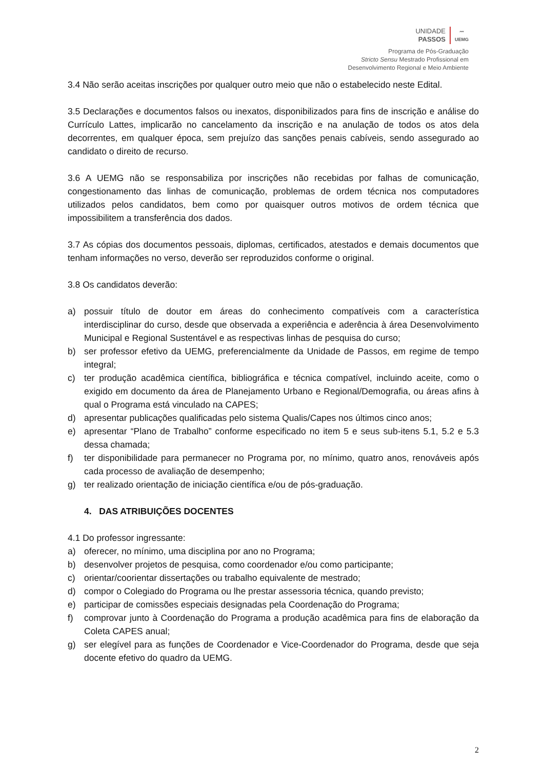UNIDADE
PASSOS
〰
UEMG
Programa de Pós-Graduação
Stricto Sensu Mestrado Profissional em
Desenvolvimento Regional e Meio Ambiente
3.4 Não serão aceitas inscrições por qualquer outro meio que não o estabelecido neste Edital.
3.5 Declarações e documentos falsos ou inexatos, disponibilizados para fins de inscrição e análise do Currículo Lattes, implicarão no cancelamento da inscrição e na anulação de todos os atos dela decorrentes, em qualquer época, sem prejuízo das sanções penais cabíveis, sendo assegurado ao candidato o direito de recurso.
3.6 A UEMG não se responsabiliza por inscrições não recebidas por falhas de comunicação, congestionamento das linhas de comunicação, problemas de ordem técnica nos computadores utilizados pelos candidatos, bem como por quaisquer outros motivos de ordem técnica que impossibilitem a transferência dos dados.
3.7 As cópias dos documentos pessoais, diplomas, certificados, atestados e demais documentos que tenham informações no verso, deverão ser reproduzidos conforme o original.
3.8 Os candidatos deverão:
a) possuir título de doutor em áreas do conhecimento compatíveis com a característica interdisciplinar do curso, desde que observada a experiência e aderência à área Desenvolvimento Municipal e Regional Sustentável e as respectivas linhas de pesquisa do curso;
b) ser professor efetivo da UEMG, preferencialmente da Unidade de Passos, em regime de tempo integral;
c) ter produção acadêmica científica, bibliográfica e técnica compatível, incluindo aceite, como o exigido em documento da área de Planejamento Urbano e Regional/Demografia, ou áreas afins à qual o Programa está vinculado na CAPES;
d) apresentar publicações qualificadas pelo sistema Qualis/Capes nos últimos cinco anos;
e) apresentar “Plano de Trabalho” conforme especificado no item 5 e seus sub-itens 5.1, 5.2 e 5.3 dessa chamada;
f) ter disponibilidade para permanecer no Programa por, no mínimo, quatro anos, renováveis após cada processo de avaliação de desempenho;
g) ter realizado orientação de iniciação científica e/ou de pós-graduação.
4. DAS ATRIBUIÇÕES DOCENTES
4.1 Do professor ingressante:
a) oferecer, no mínimo, uma disciplina por ano no Programa;
b) desenvolver projetos de pesquisa, como coordenador e/ou como participante;
c) orientar/coorientar dissertações ou trabalho equivalente de mestrado;
d) compor o Colegiado do Programa ou lhe prestar assessoria técnica, quando previsto;
e) participar de comissões especiais designadas pela Coordenação do Programa;
f) comprovar junto à Coordenação do Programa a produção acadêmica para fins de elaboração da Coleta CAPES anual;
g) ser elegível para as funções de Coordenador e Vice-Coordenador do Programa, desde que seja docente efetivo do quadro da UEMG.
2